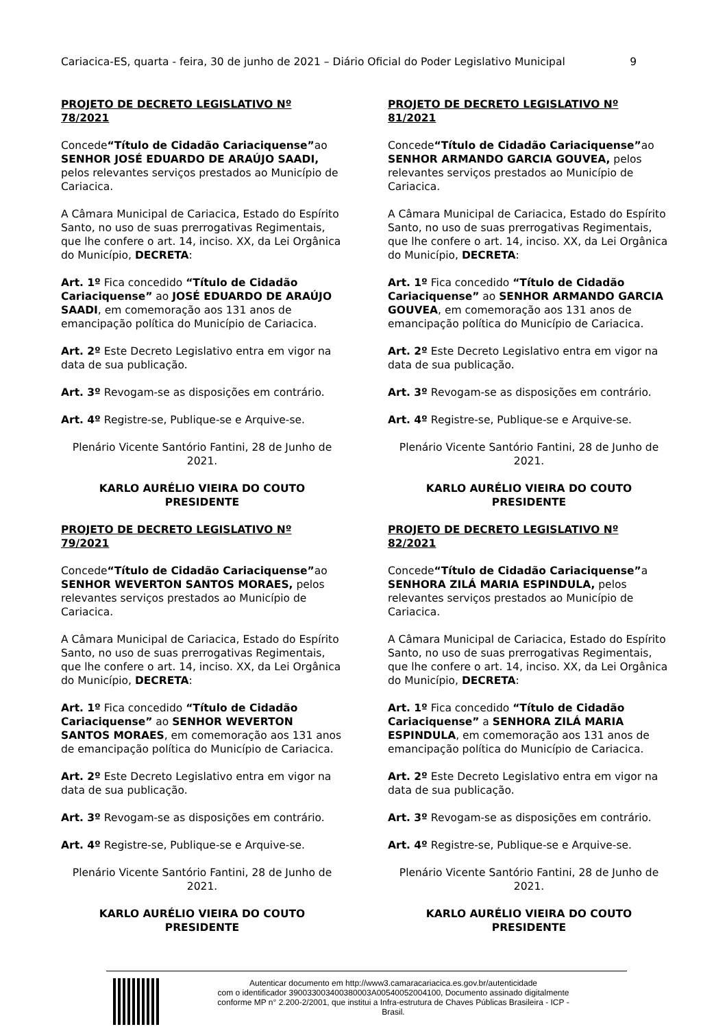Cariacica-ES, quarta - feira, 30 de junho de 2021 – Diário Oficial do Poder Legislativo Municipal 9
PROJETO DE DECRETO LEGISLATIVO Nº 78/2021
Concede“Título de Cidadão Cariaciquense”ao SENHOR JOSÉ EDUARDO DE ARAÚJO SAADI, pelos relevantes serviços prestados ao Município de Cariacica.
A Câmara Municipal de Cariacica, Estado do Espírito Santo, no uso de suas prerrogativas Regimentais, que lhe confere o art. 14, inciso. XX, da Lei Orgânica do Município, DECRETA:
Art. 1º Fica concedido “Título de Cidadão Cariaciquense” ao JOSÉ EDUARDO DE ARAÚJO SAADI, em comemoração aos 131 anos de emancipação política do Município de Cariacica.
Art. 2º Este Decreto Legislativo entra em vigor na data de sua publicação.
Art. 3º Revogam-se as disposições em contrário.
Art. 4º Registre-se, Publique-se e Arquive-se.
Plenário Vicente Santório Fantini, 28 de Junho de 2021.
KARLO AURÉLIO VIEIRA DO COUTO
PRESIDENTE
PROJETO DE DECRETO LEGISLATIVO Nº 79/2021
Concede“Título de Cidadão Cariaciquense”ao SENHOR WEVERTON SANTOS MORAES, pelos relevantes serviços prestados ao Município de Cariacica.
A Câmara Municipal de Cariacica, Estado do Espírito Santo, no uso de suas prerrogativas Regimentais, que lhe confere o art. 14, inciso. XX, da Lei Orgânica do Município, DECRETA:
Art. 1º Fica concedido “Título de Cidadão Cariaciquense” ao SENHOR WEVERTON SANTOS MORAES, em comemoração aos 131 anos de emancipação política do Município de Cariacica.
Art. 2º Este Decreto Legislativo entra em vigor na data de sua publicação.
Art. 3º Revogam-se as disposições em contrário.
Art. 4º Registre-se, Publique-se e Arquive-se.
Plenário Vicente Santório Fantini, 28 de Junho de 2021.
KARLO AURÉLIO VIEIRA DO COUTO
PRESIDENTE
PROJETO DE DECRETO LEGISLATIVO Nº 81/2021
Concede“Título de Cidadão Cariaciquense”ao SENHOR ARMANDO GARCIA GOUVEA, pelos relevantes serviços prestados ao Município de Cariacica.
A Câmara Municipal de Cariacica, Estado do Espírito Santo, no uso de suas prerrogativas Regimentais, que lhe confere o art. 14, inciso. XX, da Lei Orgânica do Município, DECRETA:
Art. 1º Fica concedido “Título de Cidadão Cariaciquense” ao SENHOR ARMANDO GARCIA GOUVEA, em comemoração aos 131 anos de emancipação política do Município de Cariacica.
Art. 2º Este Decreto Legislativo entra em vigor na data de sua publicação.
Art. 3º Revogam-se as disposições em contrário.
Art. 4º Registre-se, Publique-se e Arquive-se.
Plenário Vicente Santório Fantini, 28 de Junho de 2021.
KARLO AURÉLIO VIEIRA DO COUTO
PRESIDENTE
PROJETO DE DECRETO LEGISLATIVO Nº 82/2021
Concede“Título de Cidadão Cariaciquense”a SENHORA ZILÁ MARIA ESPINDULA, pelos relevantes serviços prestados ao Município de Cariacica.
A Câmara Municipal de Cariacica, Estado do Espírito Santo, no uso de suas prerrogativas Regimentais, que lhe confere o art. 14, inciso. XX, da Lei Orgânica do Município, DECRETA:
Art. 1º Fica concedido “Título de Cidadão Cariaciquense” a SENHORA ZILÁ MARIA ESPINDULA, em comemoração aos 131 anos de emancipação política do Município de Cariacica.
Art. 2º Este Decreto Legislativo entra em vigor na data de sua publicação.
Art. 3º Revogam-se as disposições em contrário.
Art. 4º Registre-se, Publique-se e Arquive-se.
Plenário Vicente Santório Fantini, 28 de Junho de 2021.
KARLO AURÉLIO VIEIRA DO COUTO
PRESIDENTE
Autenticar documento em http://www3.camaracariacica.es.gov.br/autenticidade
com o identificador 390033003400380003A00540052004100, Documento assinado digitalmente
conforme MP n° 2.200-2/2001, que institui a Infra-estrutura de Chaves Públicas Brasileira - ICP -
Brasil.